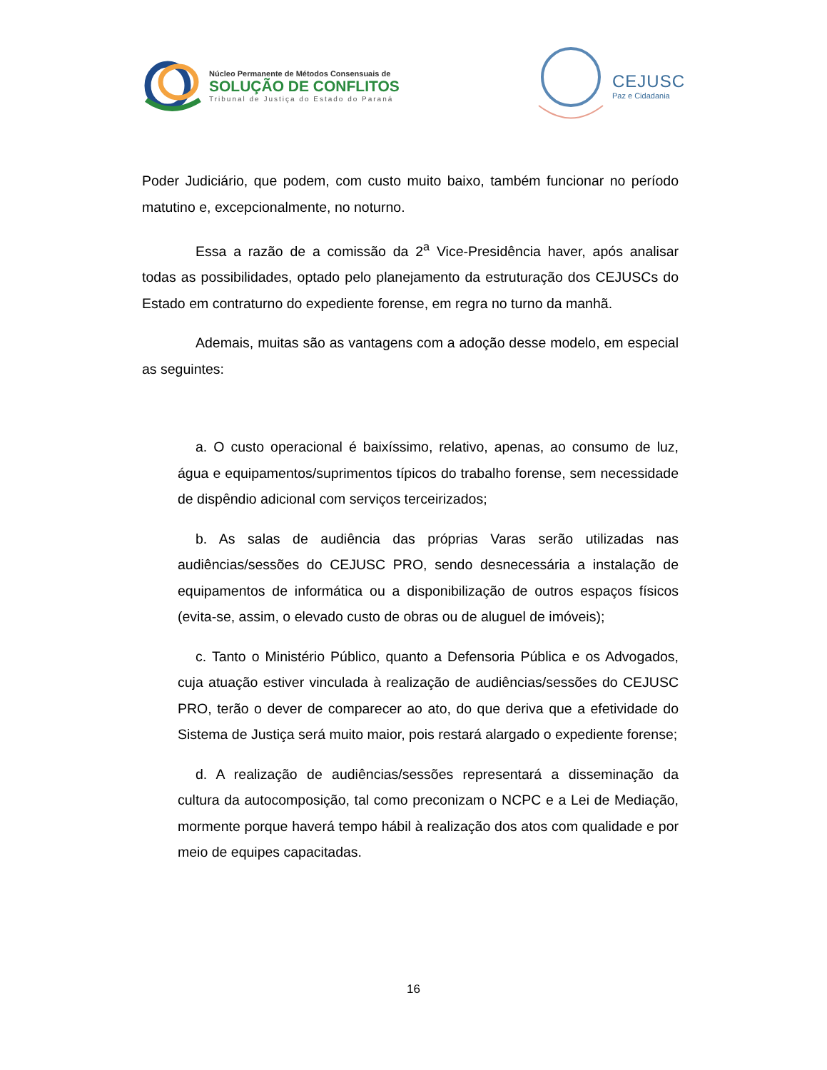Núcleo Permanente de Métodos Consensuais de
SOLUÇÃO DE CONFLITOS
Tribunal de Justiça do Estado do Paraná
CEJUSC
Paz e Cidadania
Poder Judiciário, que podem, com custo muito baixo, também funcionar no período matutino e, excepcionalmente, no noturno.
Essa a razão de a comissão da 2<sup>a</sup> Vice-Presidência haver, após analisar todas as possibilidades, optado pelo planejamento da estruturação dos CEJUSCs do Estado em contraturno do expediente forense, em regra no turno da manhã.
Ademais, muitas são as vantagens com a adoção desse modelo, em especial as seguintes:
a. O custo operacional é baixíssimo, relativo, apenas, ao consumo de luz, água e equipamentos/suprimentos típicos do trabalho forense, sem necessidade de dispêndio adicional com serviços terceirizados;
b. As salas de audiência das próprias Varas serão utilizadas nas audiências/sessões do CEJUSC PRO, sendo desnecessária a instalação de equipamentos de informática ou a disponibilização de outros espaços físicos (evita-se, assim, o elevado custo de obras ou de aluguel de imóveis);
c. Tanto o Ministério Público, quanto a Defensoria Pública e os Advogados, cuja atuação estiver vinculada à realização de audiências/sessões do CEJUSC PRO, terão o dever de comparecer ao ato, do que deriva que a efetividade do Sistema de Justiça será muito maior, pois restará alargado o expediente forense;
d. A realização de audiências/sessões representará a disseminação da cultura da autocomposição, tal como preconizam o NCPC e a Lei de Mediação, mormente porque haverá tempo hábil à realização dos atos com qualidade e por meio de equipes capacitadas.
16